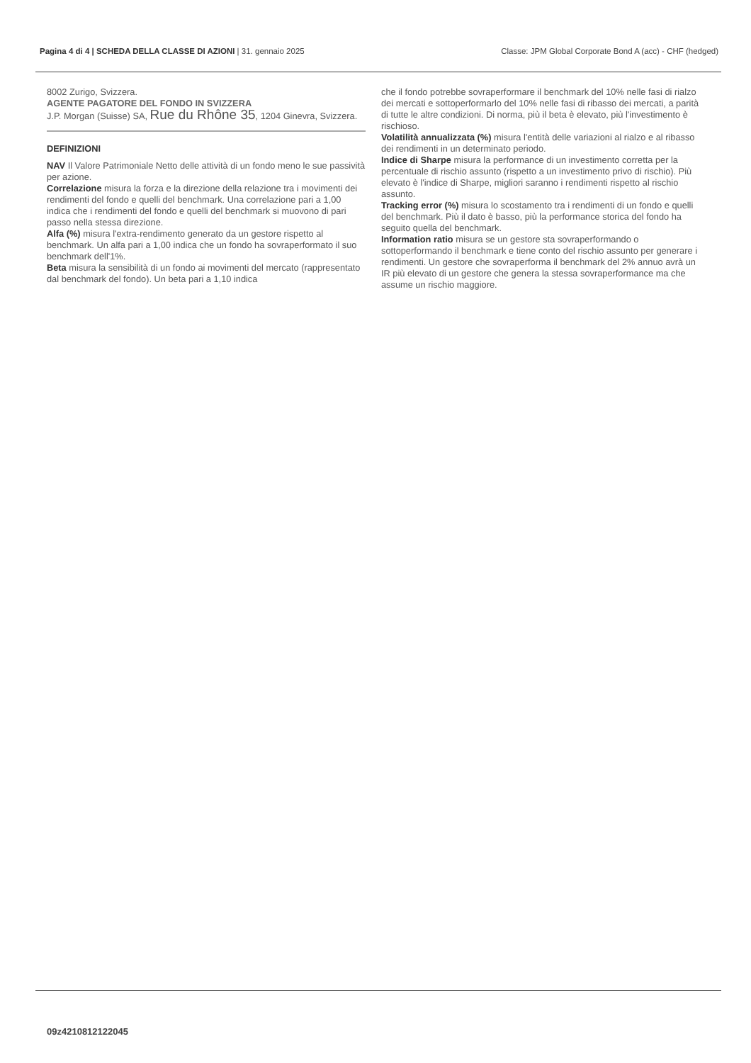Pagina 4 di 4 | SCHEDA DELLA CLASSE DI AZIONI | 31. gennaio 2025
Classe: JPM Global Corporate Bond A (acc) - CHF (hedged)
8002 Zurigo, Svizzera.
AGENTE PAGATORE DEL FONDO IN SVIZZERA
J.P. Morgan (Suisse) SA, Rue du Rhône 35, 1204 Ginevra, Svizzera.
DEFINIZIONI
NAV Il Valore Patrimoniale Netto delle attività di un fondo meno le sue passività per azione.
Correlazione misura la forza e la direzione della relazione tra i movimenti dei rendimenti del fondo e quelli del benchmark. Una correlazione pari a 1,00 indica che i rendimenti del fondo e quelli del benchmark si muovono di pari passo nella stessa direzione.
Alfa (%) misura l'extra-rendimento generato da un gestore rispetto al benchmark. Un alfa pari a 1,00 indica che un fondo ha sovraperformato il suo benchmark dell'1%.
Beta misura la sensibilità di un fondo ai movimenti del mercato (rappresentato dal benchmark del fondo). Un beta pari a 1,10 indica
che il fondo potrebbe sovraperformare il benchmark del 10% nelle fasi di rialzo dei mercati e sottoperformarlo del 10% nelle fasi di ribasso dei mercati, a parità di tutte le altre condizioni. Di norma, più il beta è elevato, più l'investimento è rischioso.
Volatilità annualizzata (%) misura l'entità delle variazioni al rialzo e al ribasso dei rendimenti in un determinato periodo.
Indice di Sharpe misura la performance di un investimento corretta per la percentuale di rischio assunto (rispetto a un investimento privo di rischio). Più elevato è l'indice di Sharpe, migliori saranno i rendimenti rispetto al rischio assunto.
Tracking error (%) misura lo scostamento tra i rendimenti di un fondo e quelli del benchmark. Più il dato è basso, più la performance storica del fondo ha seguito quella del benchmark.
Information ratio misura se un gestore sta sovraperformando o sottoperformando il benchmark e tiene conto del rischio assunto per generare i rendimenti. Un gestore che sovraperforma il benchmark del 2% annuo avrà un IR più elevato di un gestore che genera la stessa sovraperformance ma che assume un rischio maggiore.
09z4210812122045